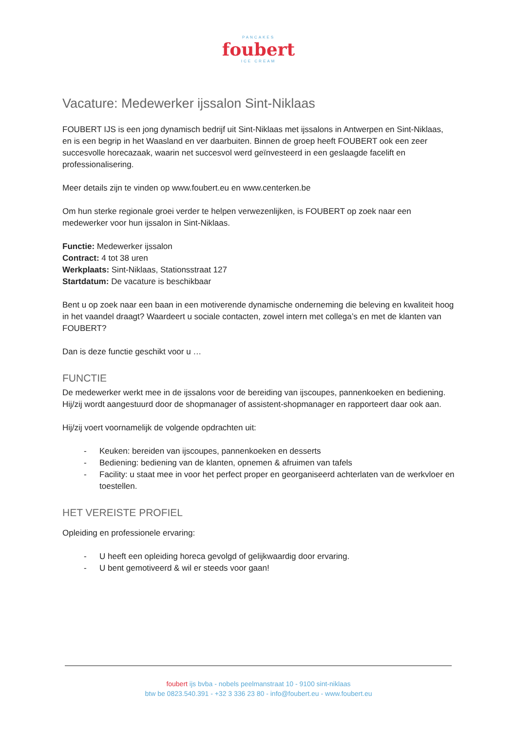PANCAKES
foubert
ICE CREAM
Vacature: Medewerker ijssalon Sint-Niklaas
FOUBERT IJS is een jong dynamisch bedrijf uit Sint-Niklaas met ijssalons in Antwerpen en Sint-Niklaas, en is een begrip in het Waasland en ver daarbuiten. Binnen de groep heeft FOUBERT ook een zeer succesvolle horecazaak, waarin net succesvol werd geïnvesteerd in een geslaagde facelift en professionalisering.
Meer details zijn te vinden op www.foubert.eu en www.centerken.be
Om hun sterke regionale groei verder te helpen verwezenlijken, is FOUBERT op zoek naar een medewerker voor hun ijssalon in Sint-Niklaas.
Functie: Medewerker ijssalon
Contract: 4 tot 38 uren
Werkplaats: Sint-Niklaas, Stationsstraat 127
Startdatum: De vacature is beschikbaar
Bent u op zoek naar een baan in een motiverende dynamische onderneming die beleving en kwaliteit hoog in het vaandel draagt? Waardeert u sociale contacten, zowel intern met collega’s en met de klanten van FOUBERT?
Dan is deze functie geschikt voor u …
FUNCTIE
De medewerker werkt mee in de ijssalons voor de bereiding van ijscoupes, pannenkoeken en bediening. Hij/zij wordt aangestuurd door de shopmanager of assistent-shopmanager en rapporteert daar ook aan.
Hij/zij voert voornamelijk de volgende opdrachten uit:
- Keuken: bereiden van ijscoupes, pannenkoeken en desserts
- Bediening: bediening van de klanten, opnemen & afruimen van tafels
- Facility: u staat mee in voor het perfect proper en georganiseerd achterlaten van de werkvloer en toestellen.
HET VEREISTE PROFIEL
Opleiding en professionele ervaring:
- U heeft een opleiding horeca gevolgd of gelijkwaardig door ervaring.
- U bent gemotiveerd & wil er steeds voor gaan!
foubert ijs bvba - nobels peelmanstraat 10 - 9100 sint-niklaas
btw be 0823.540.391 - +32 3 336 23 80 - info@foubert.eu - www.foubert.eu